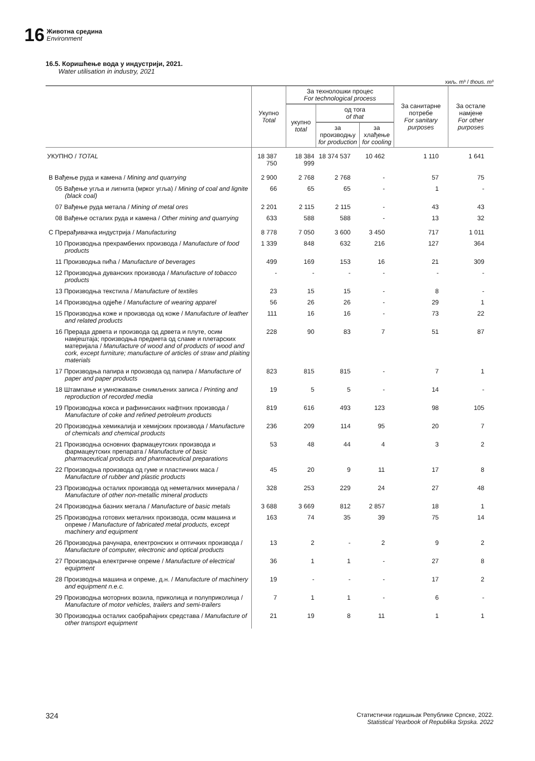16
Животна средина
Environment
16.5. Коришћење вода у индустрији, 2021.
Water utilisation in industry, 2021
хиљ. m³ / thous. m³
| | Укупно Total | За технолошки процес For technological process | | | За санитарне потребе For sanitary purposes | За остале намјене For other purposes |
| --- | --- | --- | --- | --- | --- | --- |
| | | укупно total | од тога of that | | | |
| | | | за производњу for production | за хлађење for cooling | | |
| УКУПНО / TOTAL | 18 387 750 | 18 384 999 | 18 374 537 | 10 462 | 1 110 | 1 641 |
| B Вађење руда и камена / Mining and quarrying | 2 900 | 2 768 | 2 768 | - | 57 | 75 |
| 05 Вађење угља и лигнита (мрког угља) / Mining of coal and lignite (black coal) | 66 | 65 | 65 | - | 1 | - |
| 07 Вађење руда метала / Mining of metal ores | 2 201 | 2 115 | 2 115 | - | 43 | 43 |
| 08 Вађење осталих руда и камена / Other mining and quarrying | 633 | 588 | 588 | - | 13 | 32 |
| C Прерађивачка индустрија / Manufacturing | 8 778 | 7 050 | 3 600 | 3 450 | 717 | 1 011 |
| 10 Производња прехрамбених производа / Manufacture of food products | 1 339 | 848 | 632 | 216 | 127 | 364 |
| 11 Производња пића / Manufacture of beverages | 499 | 169 | 153 | 16 | 21 | 309 |
| 12 Производња дуванских производа / Manufacture of tobacco products | - | - | - | - | - | - |
| 13 Производња текстила / Manufacture of textiles | 23 | 15 | 15 | - | 8 | - |
| 14 Производња одјеће / Manufacture of wearing apparel | 56 | 26 | 26 | - | 29 | 1 |
| 15 Производња коже и производа од коже / Manufacture of leather and related products | 111 | 16 | 16 | - | 73 | 22 |
| 16 Прерада дрвета и производа од дрвета и плуте, осим намјештаја; производња предмета од сламе и плетарских материјала / Manufacture of wood and of products of wood and cork, except furniture; manufacture of articles of straw and plaiting materials | 228 | 90 | 83 | 7 | 51 | 87 |
| 17 Производња папира и производа од папира / Manufacture of paper and paper products | 823 | 815 | 815 | - | 7 | 1 |
| 18 Штампање и умножавање снимљених записа / Printing and reproduction of recorded media | 19 | 5 | 5 | - | 14 | - |
| 19 Производња кокса и рафинисаних нафтних производа / Manufacture of coke and refined petroleum products | 819 | 616 | 493 | 123 | 98 | 105 |
| 20 Производња хемикалија и хемијских производа / Manufacture of chemicals and chemical products | 236 | 209 | 114 | 95 | 20 | 7 |
| 21 Производња основних фармацеутских производа и фармацеутских препарата / Manufacture of basic pharmaceutical products and pharmaceutical preparations | 53 | 48 | 44 | 4 | 3 | 2 |
| 22 Производња производа од гуме и пластичних маса / Manufacture of rubber and plastic products | 45 | 20 | 9 | 11 | 17 | 8 |
| 23 Производња осталих производа од неметалних минерала / Manufacture of other non-metallic mineral products | 328 | 253 | 229 | 24 | 27 | 48 |
| 24 Производња базних метала / Manufacture of basic metals | 3 688 | 3 669 | 812 | 2 857 | 18 | 1 |
| 25 Производња готових металних производа, осим машина и опреме / Manufacture of fabricated metal products, except machinery and equipment | 163 | 74 | 35 | 39 | 75 | 14 |
| 26 Производња рачунара, електронских и оптичких производа / Manufacture of computer, electronic and optical products | 13 | 2 | - | 2 | 9 | 2 |
| 27 Производња електричне опреме / Manufacture of electrical equipment | 36 | 1 | 1 | - | 27 | 8 |
| 28 Производња машина и опреме, д.н. / Manufacture of machinery and equipment n.e.c. | 19 | - | - | - | 17 | 2 |
| 29 Производња моторних возила, приколица и полуприколица / Manufacture of motor vehicles, trailers and semi-trailers | 7 | 1 | 1 | - | 6 | - |
| 30 Производња осталих саобраћајних средстава / Manufacture of other transport equipment | 21 | 19 | 8 | 11 | 1 | 1 |
324 Статистички годишњак Републике Српске, 2022.
Statistical Yearbook of Republika Srpska. 2022